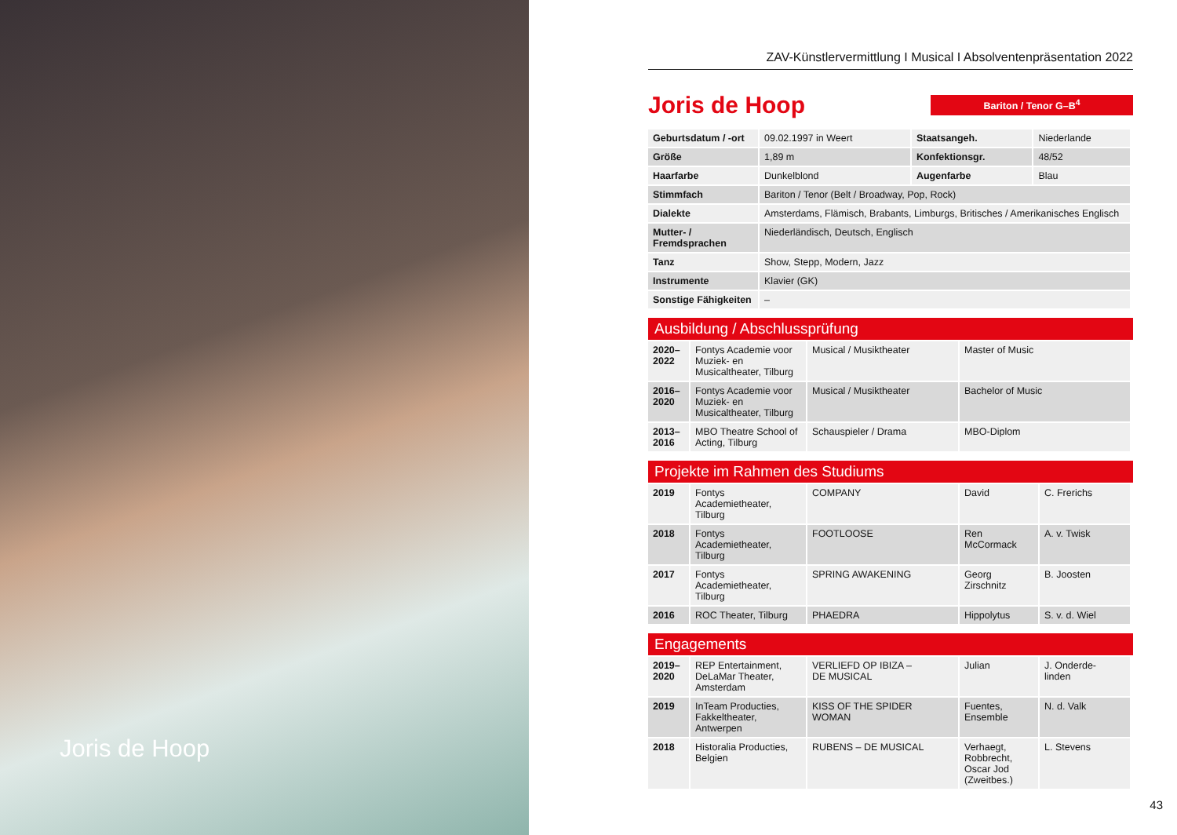Joris de Hoop
ZAV-Künstlervermittlung I Musical I Absolventenpräsentation 2022
Joris de Hoop
Bariton / Tenor G–B<sup>4</sup>
| Geburtsdatum / -ort | 09.02.1997 in Weert | Staatsangeh. | Niederlande |
| Größe | 1,89 m | Konfektionsgr. | 48/52 |
| Haarfarbe | Dunkelblond | Augenfarbe | Blau |
| Stimmfach | Bariton / Tenor (Belt / Broadway, Pop, Rock) | | |
| Dialekte | Amsterdams, Flämisch, Brabants, Limburgs, Britisches / Amerikanisches Englisch | | |
| Mutter- / Fremdsprachen | Niederländisch, Deutsch, Englisch | | |
| Tanz | Show, Stepp, Modern, Jazz | | |
| Instrumente | Klavier (GK) | | |
| Sonstige Fähigkeiten | – | | |
Ausbildung / Abschlussprüfung
| 2020– 2022 | Fontys Academie voor Muziek- en Musicaltheater, Tilburg | Musical / Musiktheater | Master of Music |
| 2016– 2020 | Fontys Academie voor Muziek- en Musicaltheater, Tilburg | Musical / Musiktheater | Bachelor of Music |
| 2013– 2016 | MBO Theatre School of Acting, Tilburg | Schauspieler / Drama | MBO-Diplom |
Projekte im Rahmen des Studiums
| 2019 | Fontys Academietheater, Tilburg | COMPANY | David | C. Frerichs |
| 2018 | Fontys Academietheater, Tilburg | FOOTLOOSE | Ren McCormack | A. v. Twisk |
| 2017 | Fontys Academietheater, Tilburg | SPRING AWAKENING | Georg Zirschnitz | B. Joosten |
| 2016 | ROC Theater, Tilburg | PHAEDRA | Hippolytus | S. v. d. Wiel |
Engagements
| 2019– 2020 | REP Entertainment, DeLaMar Theater, Amsterdam | VERLIEFD OP IBIZA – DE MUSICAL | Julian | J. Onderde- linden |
| 2019 | InTeam Producties, Fakkeltheater, Antwerpen | KISS OF THE SPIDER WOMAN | Fuentes, Ensemble | N. d. Valk |
| 2018 | Historalia Producties, Belgien | RUBENS – DE MUSICAL | Verhaegt, Robbrecht, Oscar Jod (Zweitbes.) | L. Stevens |
43